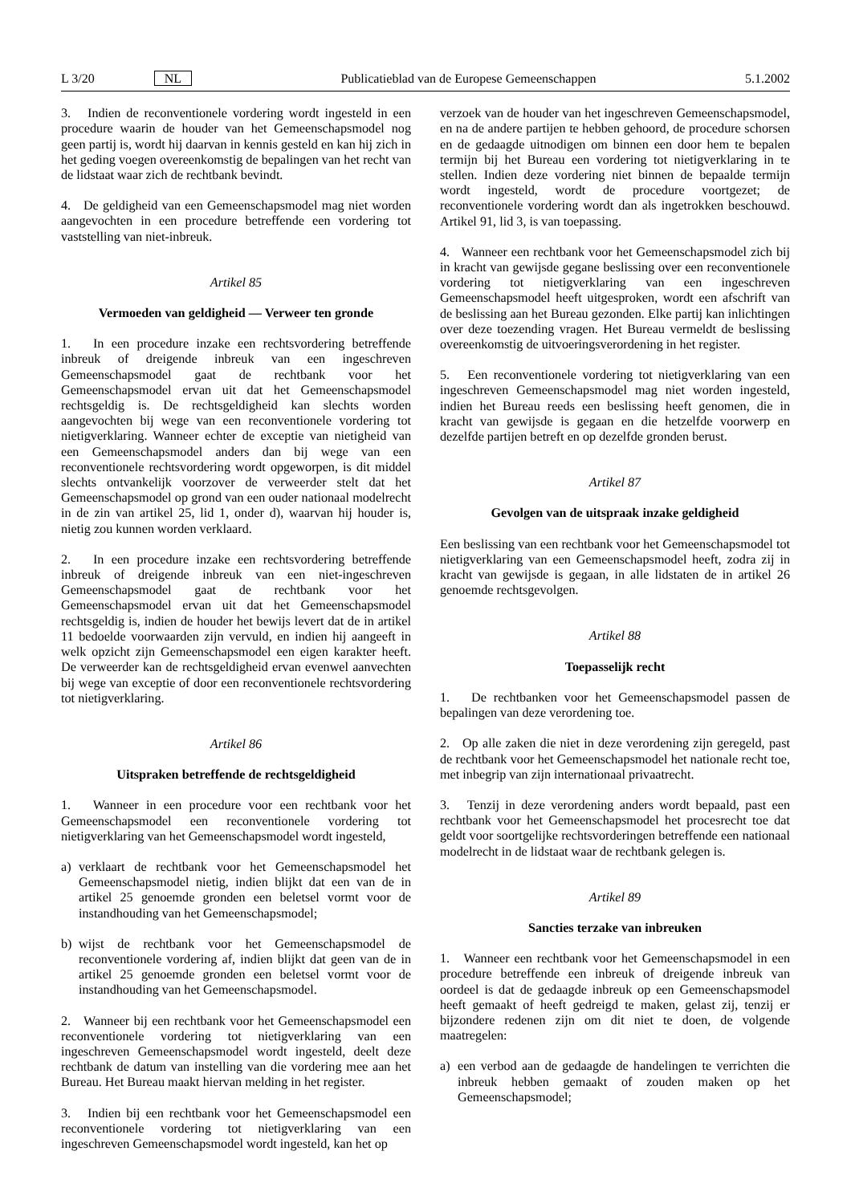L 3/20 NL Publicatieblad van de Europese Gemeenschappen 5.1.2002
3. Indien de reconventionele vordering wordt ingesteld in een procedure waarin de houder van het Gemeenschapsmodel nog geen partij is, wordt hij daarvan in kennis gesteld en kan hij zich in het geding voegen overeenkomstig de bepalingen van het recht van de lidstaat waar zich de rechtbank bevindt.
4. De geldigheid van een Gemeenschapsmodel mag niet worden aangevochten in een procedure betreffende een vordering tot vaststelling van niet-inbreuk.
Artikel 85
Vermoeden van geldigheid — Verweer ten gronde
1. In een procedure inzake een rechtsvordering betreffende inbreuk of dreigende inbreuk van een ingeschreven Gemeenschapsmodel gaat de rechtbank voor het Gemeenschapsmodel ervan uit dat het Gemeenschapsmodel rechtsgeldig is. De rechtsgeldigheid kan slechts worden aangevochten bij wege van een reconventionele vordering tot nietigverklaring. Wanneer echter de exceptie van nietigheid van een Gemeenschapsmodel anders dan bij wege van een reconventionele rechtsvordering wordt opgeworpen, is dit middel slechts ontvankelijk voorzover de verweerder stelt dat het Gemeenschapsmodel op grond van een ouder nationaal modelrecht in de zin van artikel 25, lid 1, onder d), waarvan hij houder is, nietig zou kunnen worden verklaard.
2. In een procedure inzake een rechtsvordering betreffende inbreuk of dreigende inbreuk van een niet-ingeschreven Gemeenschapsmodel gaat de rechtbank voor het Gemeenschapsmodel ervan uit dat het Gemeenschapsmodel rechtsgeldig is, indien de houder het bewijs levert dat de in artikel 11 bedoelde voorwaarden zijn vervuld, en indien hij aangeeft in welk opzicht zijn Gemeenschapsmodel een eigen karakter heeft. De verweerder kan de rechtsgeldigheid ervan evenwel aanvechten bij wege van exceptie of door een reconventionele rechtsvordering tot nietigverklaring.
Artikel 86
Uitspraken betreffende de rechtsgeldigheid
1. Wanneer in een procedure voor een rechtbank voor het Gemeenschapsmodel een reconventionele vordering tot nietigverklaring van het Gemeenschapsmodel wordt ingesteld,
a) verklaart de rechtbank voor het Gemeenschapsmodel het Gemeenschapsmodel nietig, indien blijkt dat een van de in artikel 25 genoemde gronden een beletsel vormt voor de instandhouding van het Gemeenschapsmodel;
b) wijst de rechtbank voor het Gemeenschapsmodel de reconventionele vordering af, indien blijkt dat geen van de in artikel 25 genoemde gronden een beletsel vormt voor de instandhouding van het Gemeenschapsmodel.
2. Wanneer bij een rechtbank voor het Gemeenschapsmodel een reconventionele vordering tot nietigverklaring van een ingeschreven Gemeenschapsmodel wordt ingesteld, deelt deze rechtbank de datum van instelling van die vordering mee aan het Bureau. Het Bureau maakt hiervan melding in het register.
3. Indien bij een rechtbank voor het Gemeenschapsmodel een reconventionele vordering tot nietigverklaring van een ingeschreven Gemeenschapsmodel wordt ingesteld, kan het op
verzoek van de houder van het ingeschreven Gemeenschapsmodel, en na de andere partijen te hebben gehoord, de procedure schorsen en de gedaagde uitnodigen om binnen een door hem te bepalen termijn bij het Bureau een vordering tot nietigverklaring in te stellen. Indien deze vordering niet binnen de bepaalde termijn wordt ingesteld, wordt de procedure voortgezet; de reconventionele vordering wordt dan als ingetrokken beschouwd. Artikel 91, lid 3, is van toepassing.
4. Wanneer een rechtbank voor het Gemeenschapsmodel zich bij in kracht van gewijsde gegane beslissing over een reconventionele vordering tot nietigverklaring van een ingeschreven Gemeenschapsmodel heeft uitgesproken, wordt een afschrift van de beslissing aan het Bureau gezonden. Elke partij kan inlichtingen over deze toezending vragen. Het Bureau vermeldt de beslissing overeenkomstig de uitvoeringsverordening in het register.
5. Een reconventionele vordering tot nietigverklaring van een ingeschreven Gemeenschapsmodel mag niet worden ingesteld, indien het Bureau reeds een beslissing heeft genomen, die in kracht van gewijsde is gegaan en die hetzelfde voorwerp en dezelfde partijen betreft en op dezelfde gronden berust.
Artikel 87
Gevolgen van de uitspraak inzake geldigheid
Een beslissing van een rechtbank voor het Gemeenschapsmodel tot nietigverklaring van een Gemeenschapsmodel heeft, zodra zij in kracht van gewijsde is gegaan, in alle lidstaten de in artikel 26 genoemde rechtsgevolgen.
Artikel 88
Toepasselijk recht
1. De rechtbanken voor het Gemeenschapsmodel passen de bepalingen van deze verordening toe.
2. Op alle zaken die niet in deze verordening zijn geregeld, past de rechtbank voor het Gemeenschapsmodel het nationale recht toe, met inbegrip van zijn internationaal privaatrecht.
3. Tenzij in deze verordening anders wordt bepaald, past een rechtbank voor het Gemeenschapsmodel het procesrecht toe dat geldt voor soortgelijke rechtsvorderingen betreffende een nationaal modelrecht in de lidstaat waar de rechtbank gelegen is.
Artikel 89
Sancties terzake van inbreuken
1. Wanneer een rechtbank voor het Gemeenschapsmodel in een procedure betreffende een inbreuk of dreigende inbreuk van oordeel is dat de gedaagde inbreuk op een Gemeenschapsmodel heeft gemaakt of heeft gedreigd te maken, gelast zij, tenzij er bijzondere redenen zijn om dit niet te doen, de volgende maatregelen:
a) een verbod aan de gedaagde de handelingen te verrichten die inbreuk hebben gemaakt of zouden maken op het Gemeenschapsmodel;